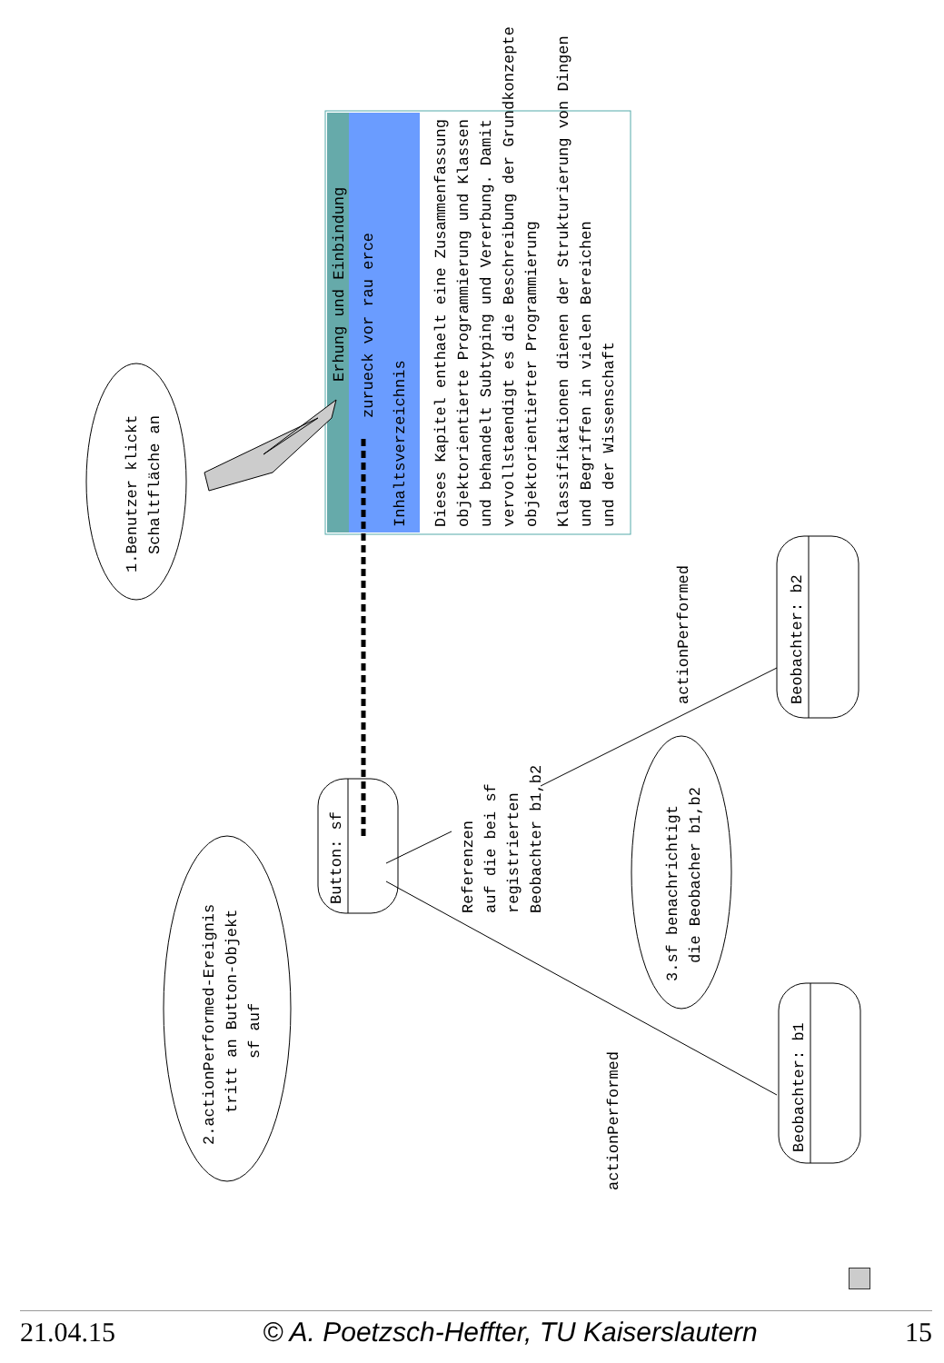Erhung und Einbindung
zurueck vor rau erce
Inhaltsverzeichnis
Dieses Kapitel enthaelt eine Zusammenfassung
objektorientierte Programmierung und Klassen
und behandelt Subtyping und Vererbung. Damit
vervollstaendigt es die Beschreibung der Grundkonzepte
objektorientierter Programmierung
Klassifikationen dienen der Strukturierung von Dingen
und Begriffen in vielen Bereichen
und der Wissenschaft
1.Benutzer klickt
Schaltfläche an
2.actionPerformed-Ereignis
tritt an Button-Objekt
sf auf
Button: sf
Referenzen
auf die bei sf
registrierten
Beobachter b1,b2
3.sf benachrichtigt
die Beobacher b1,b2
actionPerformed
actionPerformed
Beobachter: b2
Beobachter: b1
21.04.15 © A. Poetzsch-Heffter, TU Kaiserslautern 15